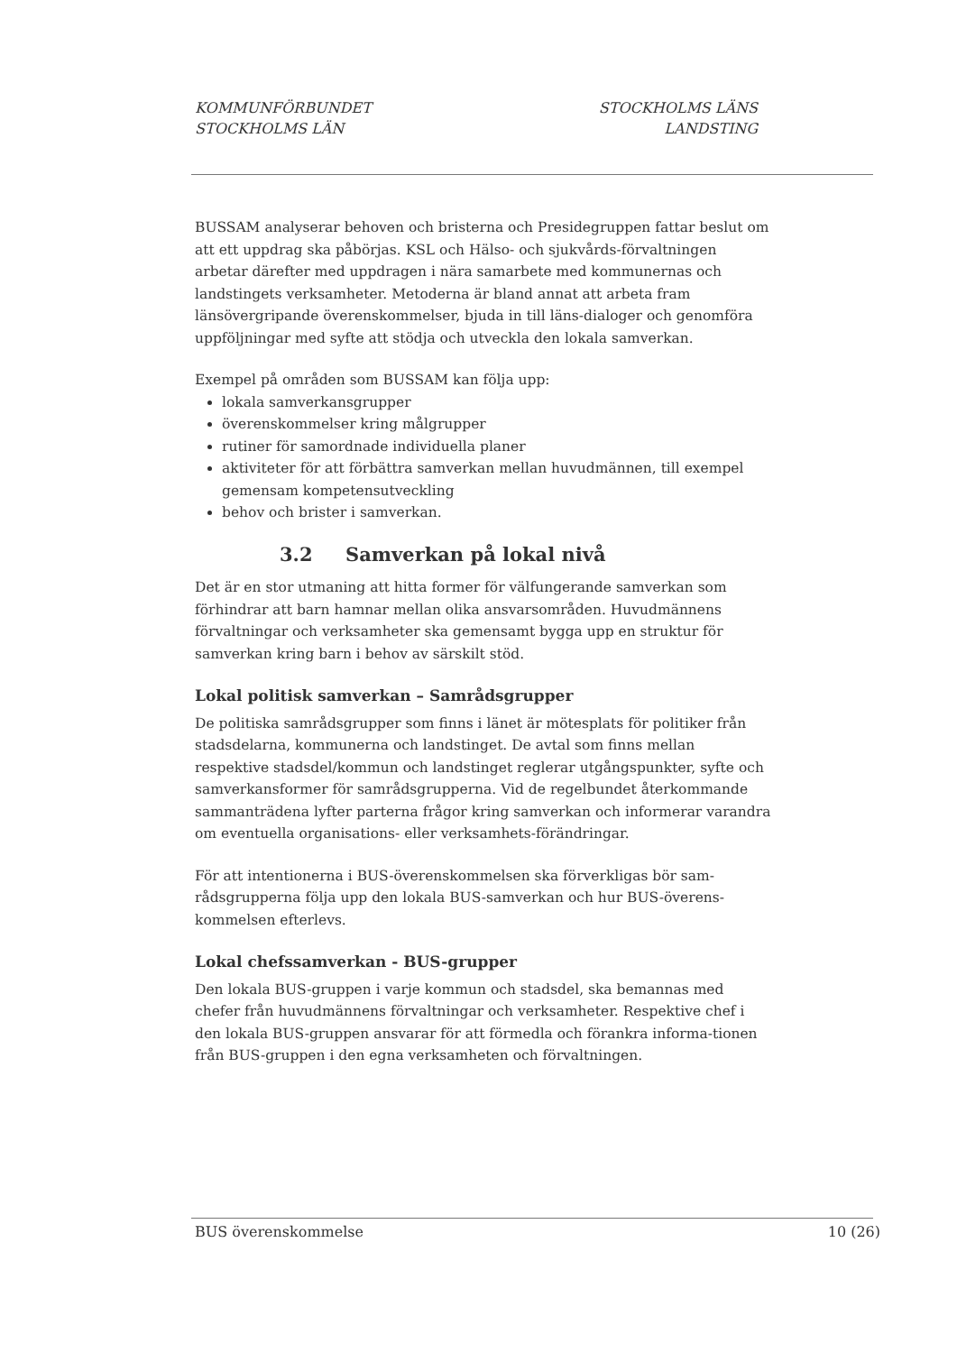KOMMUNFÖRBUNDET
STOCKHOLMS LÄN
STOCKHOLMS LÄNS
LANDSTING
BUSSAM analyserar behoven och bristerna och Presidegruppen fattar beslut om att ett uppdrag ska påbörjas. KSL och Hälso- och sjukvårds-förvaltningen arbetar därefter med uppdragen i nära samarbete med kommunernas och landstingets verksamheter. Metoderna är bland annat att arbeta fram länsövergripande överenskommelser, bjuda in till läns-dialoger och genomföra uppföljningar med syfte att stödja och utveckla den lokala samverkan.
Exempel på områden som BUSSAM kan följa upp:
lokala samverkansgrupper
överenskommelser kring målgrupper
rutiner för samordnade individuella planer
aktiviteter för att förbättra samverkan mellan huvudmännen, till exempel gemensam kompetensutveckling
behov och brister i samverkan.
3.2 Samverkan på lokal nivå
Det är en stor utmaning att hitta former för välfungerande samverkan som förhindrar att barn hamnar mellan olika ansvarsområden. Huvudmännens förvaltningar och verksamheter ska gemensamt bygga upp en struktur för samverkan kring barn i behov av särskilt stöd.
Lokal politisk samverkan – Samrådsgrupper
De politiska samrådsgrupper som finns i länet är mötesplats för politiker från stadsdelarna, kommunerna och landstinget. De avtal som finns mellan respektive stadsdel/kommun och landstinget reglerar utgångspunkter, syfte och samverkansformer för samrådsgrupperna. Vid de regelbundet återkommande sammanträdena lyfter parterna frågor kring samverkan och informerar varandra om eventuella organisations- eller verksamhets-förändringar.
För att intentionerna i BUS-överenskommelsen ska förverkligas bör sam-rådsgrupperna följa upp den lokala BUS-samverkan och hur BUS-överens-kommelsen efterlevs.
Lokal chefssamverkan - BUS-grupper
Den lokala BUS-gruppen i varje kommun och stadsdel, ska bemannas med chefer från huvudmännens förvaltningar och verksamheter. Respektive chef i den lokala BUS-gruppen ansvarar för att förmedla och förankra informa-tionen från BUS-gruppen i den egna verksamheten och förvaltningen.
BUS överenskommelse 10 (26)